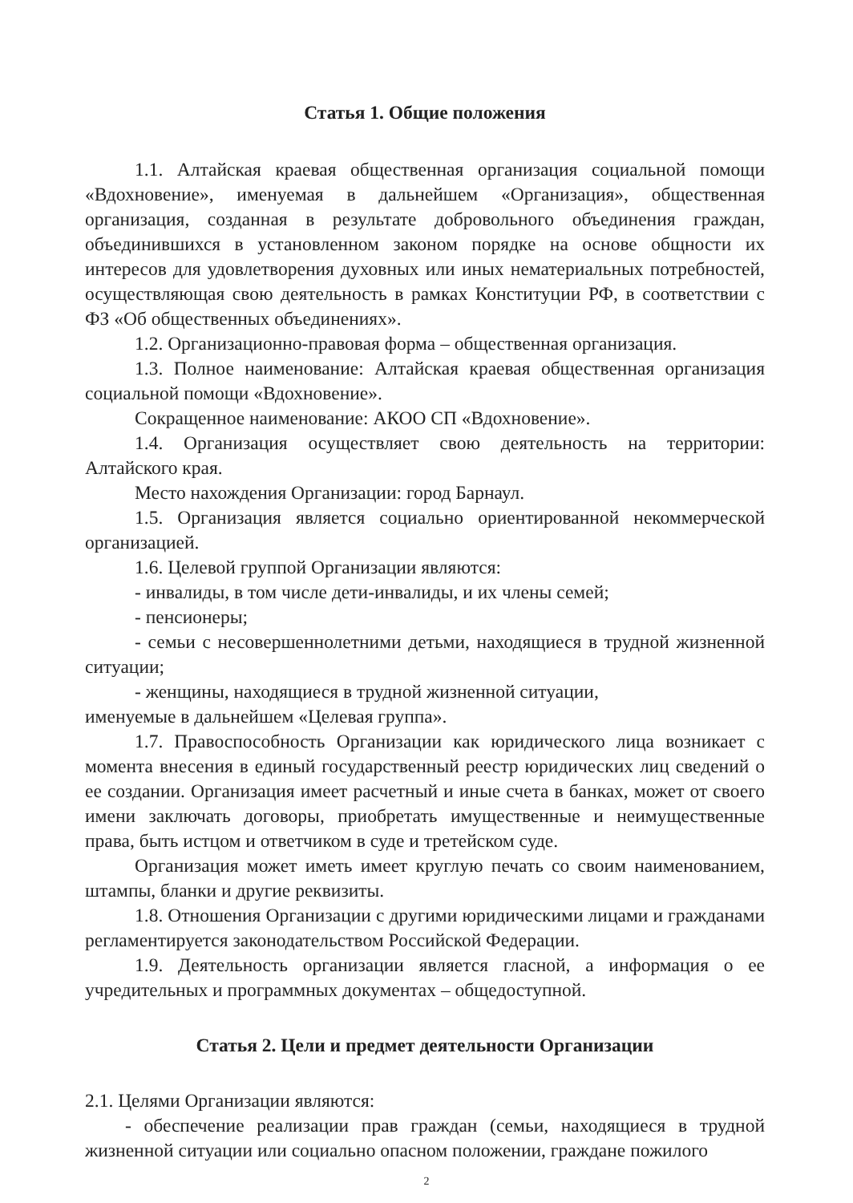Статья 1. Общие положения
1.1. Алтайская краевая общественная организация социальной помощи «Вдохновение», именуемая в дальнейшем «Организация», общественная организация, созданная в результате добровольного объединения граждан, объединившихся в установленном законом порядке на основе общности их интересов для удовлетворения духовных или иных нематериальных потребностей, осуществляющая свою деятельность в рамках Конституции РФ, в соответствии с ФЗ «Об общественных объединениях».
1.2. Организационно-правовая форма – общественная организация.
1.3. Полное наименование: Алтайская краевая общественная организация социальной помощи «Вдохновение».
Сокращенное наименование: АКОО СП «Вдохновение».
1.4. Организация осуществляет свою деятельность на территории: Алтайского края.
Место нахождения Организации: город Барнаул.
1.5. Организация является социально ориентированной некоммерческой организацией.
1.6. Целевой группой Организации являются:
- инвалиды, в том числе дети-инвалиды, и их члены семей;
- пенсионеры;
- семьи с несовершеннолетними детьми, находящиеся в трудной жизненной ситуации;
- женщины, находящиеся в трудной жизненной ситуации,
именуемые в дальнейшем «Целевая группа».
1.7. Правоспособность Организации как юридического лица возникает с момента внесения в единый государственный реестр юридических лиц сведений о ее создании. Организация имеет расчетный и иные счета в банках, может от своего имени заключать договоры, приобретать имущественные и неимущественные права, быть истцом и ответчиком в суде и третейском суде.
Организация может иметь имеет круглую печать со своим наименованием, штампы, бланки и другие реквизиты.
1.8. Отношения Организации с другими юридическими лицами и гражданами регламентируется законодательством Российской Федерации.
1.9. Деятельность организации является гласной, а информация о ее учредительных и программных документах – общедоступной.
Статья 2. Цели и предмет деятельности Организации
2.1. Целями Организации являются:
- обеспечение реализации прав граждан (семьи, находящиеся в трудной жизненной ситуации или социально опасном положении, граждане пожилого
2